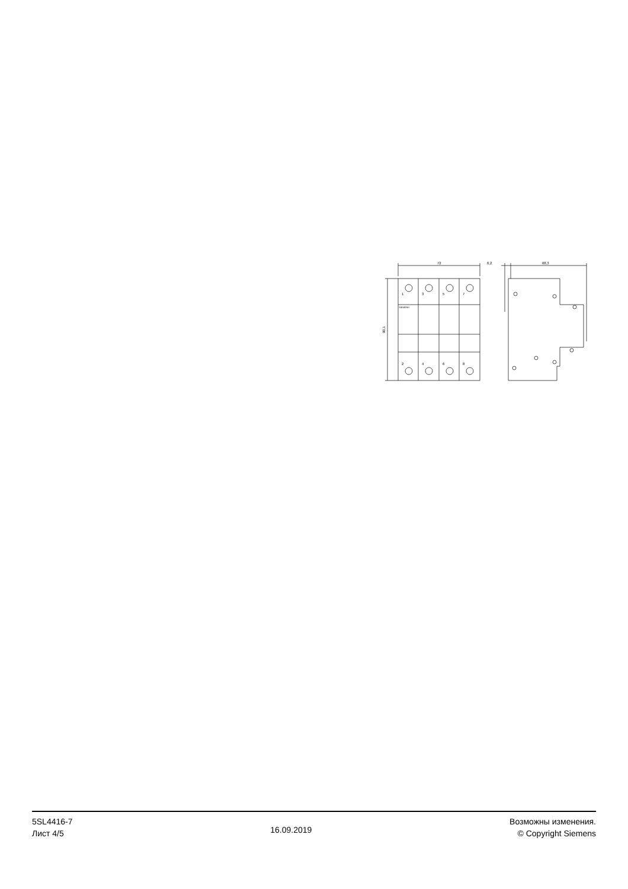72
6,2
68,3
90,1
1
3
5
7
2
4
6
8
SIEMENS
5SL4416-7
Лист 4/5
16.09.2019
Возможны изменения.
© Copyright Siemens